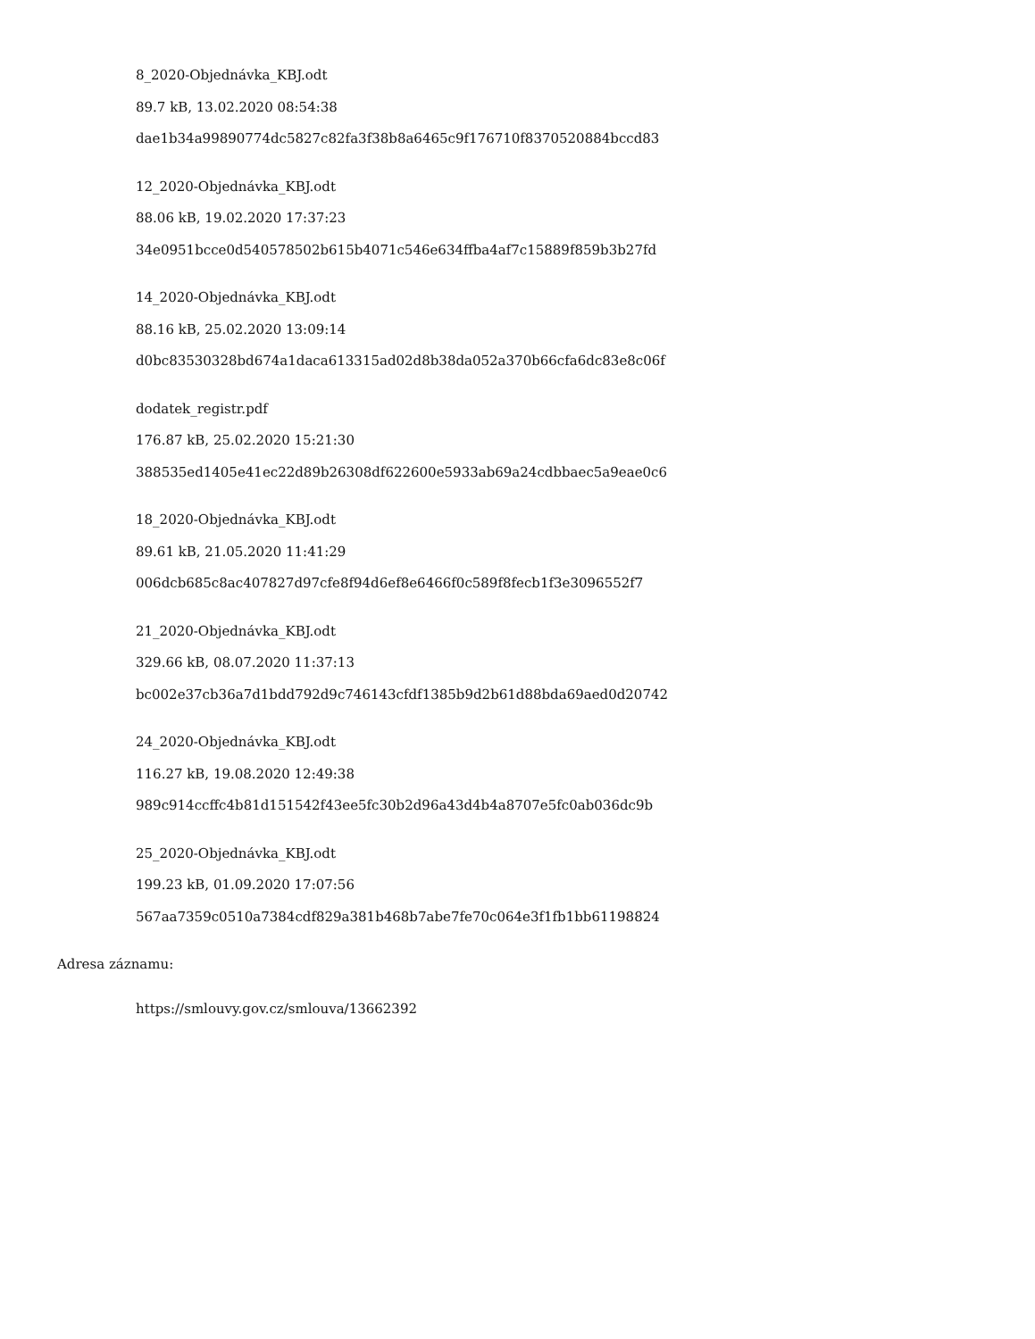8_2020-Objednávka_KBJ.odt
89.7 kB, 13.02.2020 08:54:38
dae1b34a99890774dc5827c82fa3f38b8a6465c9f176710f8370520884bccd83
12_2020-Objednávka_KBJ.odt
88.06 kB, 19.02.2020 17:37:23
34e0951bcce0d540578502b615b4071c546e634ffba4af7c15889f859b3b27fd
14_2020-Objednávka_KBJ.odt
88.16 kB, 25.02.2020 13:09:14
d0bc83530328bd674a1daca613315ad02d8b38da052a370b66cfa6dc83e8c06f
dodatek_registr.pdf
176.87 kB, 25.02.2020 15:21:30
388535ed1405e41ec22d89b26308df622600e5933ab69a24cdbbaec5a9eae0c6
18_2020-Objednávka_KBJ.odt
89.61 kB, 21.05.2020 11:41:29
006dcb685c8ac407827d97cfe8f94d6ef8e6466f0c589f8fecb1f3e3096552f7
21_2020-Objednávka_KBJ.odt
329.66 kB, 08.07.2020 11:37:13
bc002e37cb36a7d1bdd792d9c746143cfdf1385b9d2b61d88bda69aed0d20742
24_2020-Objednávka_KBJ.odt
116.27 kB, 19.08.2020 12:49:38
989c914ccffc4b81d151542f43ee5fc30b2d96a43d4b4a8707e5fc0ab036dc9b
25_2020-Objednávka_KBJ.odt
199.23 kB, 01.09.2020 17:07:56
567aa7359c0510a7384cdf829a381b468b7abe7fe70c064e3f1fb1bb61198824
Adresa záznamu:
https://smlouvy.gov.cz/smlouva/13662392